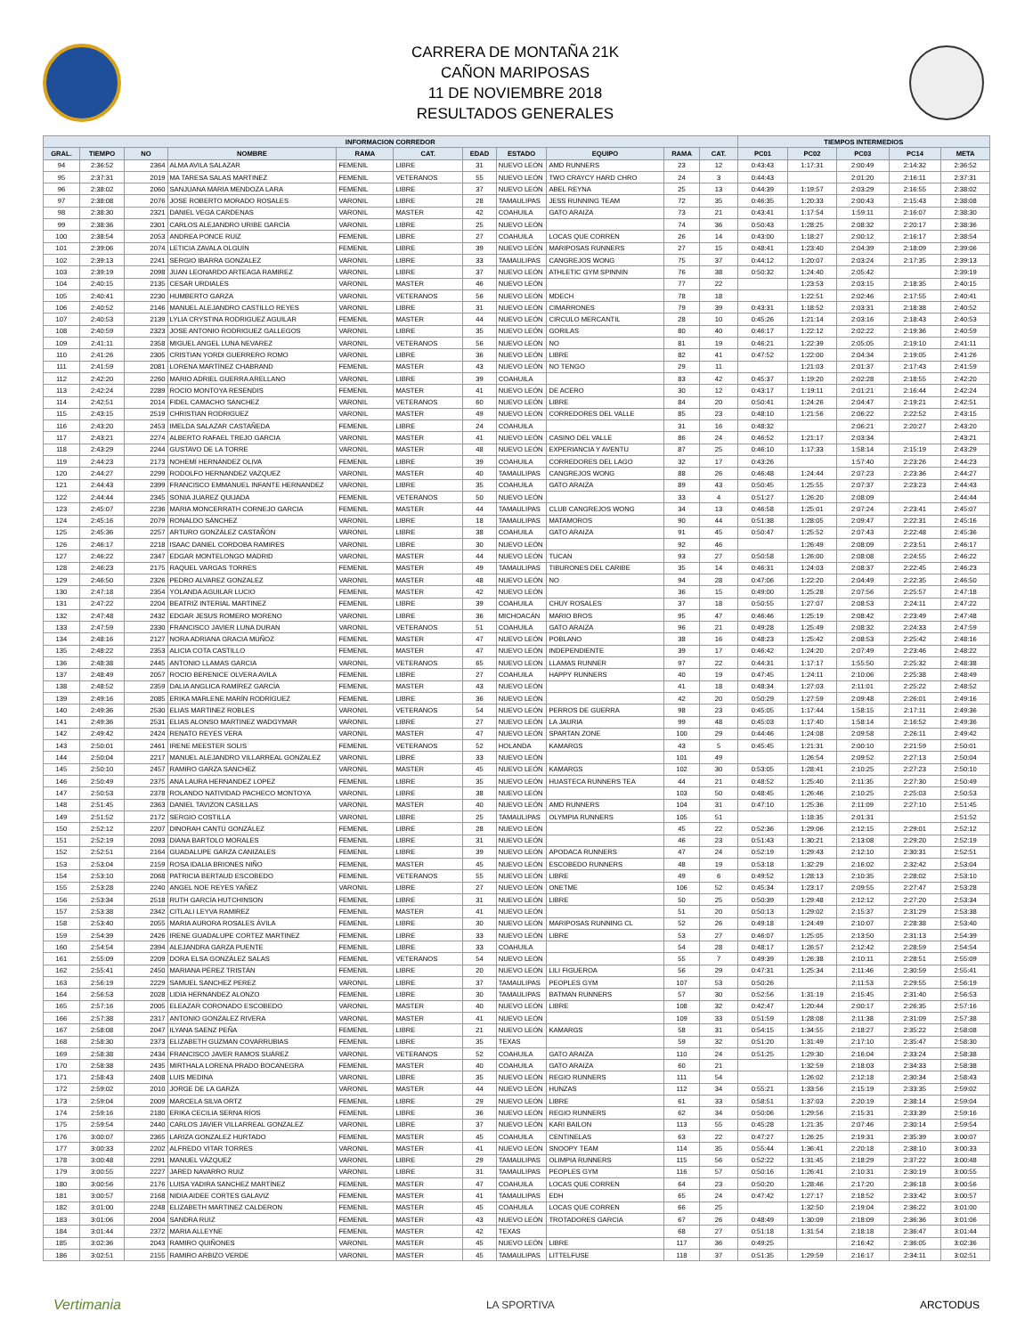CARRERA DE MONTAÑA 21K
CAÑON MARIPOSAS
11 DE NOVIEMBRE 2018
RESULTADOS GENERALES
| INFORMACION CORREDOR | | | | | | | | | | | TIEMPOS INTERMEDIOS | | | | |
| --- | --- | --- | --- | --- | --- | --- | --- | --- | --- | --- | --- | --- | --- | --- | --- |
| GRAL. | TIEMPO | NO | NOMBRE | RAMA | CAT. | EDAD | ESTADO | EQUIPO | RAMA | CAT. | PC01 | PC02 | PC03 | PC14 | META |
| 94 | 2:36:52 | 2364 | ALMA AVILA SALAZAR | FEMENIL | LIBRE | 31 | NUEVO LEÓN | AMD RUNNERS | 23 | 12 | 0:43:43 | 1:17:31 | 2:00:49 | 2:14:32 | 2:36:52 |
| 95 | 2:37:31 | 2019 | MA TARESA SALAS MARTINEZ | FEMENIL | VETERANOS | 55 | NUEVO LEÓN | TWO CRAYCY HARD CHRO | 24 | 3 | 0:44:43 | | 2:01:20 | 2:16:11 | 2:37:31 |
| 96 | 2:38:02 | 2060 | SANJUANA MARIA MENDOZA LARA | FEMENIL | LIBRE | 37 | NUEVO LEÓN | ABEL REYNA | 25 | 13 | 0:44:39 | 1:19:57 | 2:03:29 | 2:16:55 | 2:38:02 |
| 97 | 2:38:08 | 2076 | JOSE ROBERTO MORADO ROSALES | VARONIL | LIBRE | 28 | TAMAULIPAS | JESS RUNNING TEAM | 72 | 35 | 0:46:35 | 1:20:33 | 2:00:43 | 2:15:43 | 2:38:08 |
| 98 | 2:38:30 | 2321 | DANIEL VEGA CARDENAS | VARONIL | MASTER | 42 | COAHUILA | GATO ARAIZA | 73 | 21 | 0:43:41 | 1:17:54 | 1:59:11 | 2:16:07 | 2:38:30 |
| 99 | 2:38:36 | 2301 | CARLOS ALEJANDRO URIBE GARCÍA | VARONIL | LIBRE | 25 | NUEVO LEÓN | | 74 | 36 | 0:50:43 | 1:28:25 | 2:08:32 | 2:20:17 | 2:38:36 |
| 100 | 2:38:54 | 2053 | ANDREA PONCE RUIZ | FEMENIL | LIBRE | 27 | COAHUILA | LOCAS QUE CORREN | 26 | 14 | 0:43:00 | 1:18:27 | 2:00:12 | 2:16:17 | 2:38:54 |
| 101 | 2:39:06 | 2074 | LETICIA ZAVALA OLGUÍN | FEMENIL | LIBRE | 39 | NUEVO LEÓN | MARIPOSAS RUNNERS | 27 | 15 | 0:48:41 | 1:23:40 | 2:04:39 | 2:18:09 | 2:39:06 |
| 102 | 2:39:13 | 2241 | SERGIO IBARRA GONZALEZ | VARONIL | LIBRE | 33 | TAMAULIPAS | CANGREJOS WONG | 75 | 37 | 0:44:12 | 1:20:07 | 2:03:24 | 2:17:35 | 2:39:13 |
| 103 | 2:39:19 | 2098 | JUAN LEONARDO ARTEAGA RAMIREZ | VARONIL | LIBRE | 37 | NUEVO LEÓN | ATHLETIC GYM SPINNIN | 76 | 38 | 0:50:32 | 1:24:40 | 2:05:42 | | 2:39:19 |
| 104 | 2:40:15 | 2135 | CESAR URDIALES | VARONIL | MASTER | 46 | NUEVO LEÓN | | 77 | 22 | | 1:23:53 | 2:03:15 | 2:18:35 | 2:40:15 |
| 105 | 2:40:41 | 2230 | HUMBERTO GARZA | VARONIL | VETERANOS | 56 | NUEVO LEÓN | MDECH | 78 | 18 | | 1:22:51 | 2:02:46 | 2:17:55 | 2:40:41 |
| 106 | 2:40:52 | 2146 | MANUEL ALEJANDRO CASTILLO REYES | VARONIL | LIBRE | 31 | NUEVO LEÓN | CIMARRONES | 79 | 39 | 0:43:31 | 1:18:52 | 2:03:31 | 2:18:38 | 2:40:52 |
| 107 | 2:40:53 | 2139 | LYLIA CRYSTINA RODRIGUEZ AGUILAR | FEMENIL | MASTER | 44 | NUEVO LEÓN | CIRCULO MERCANTIL | 28 | 10 | 0:45:26 | 1:21:14 | 2:03:16 | 2:18:43 | 2:40:53 |
| 108 | 2:40:59 | 2323 | JOSE ANTONIO RODRIGUEZ GALLEGOS | VARONIL | LIBRE | 35 | NUEVO LEÓN | GORILAS | 80 | 40 | 0:46:17 | 1:22:12 | 2:02:22 | 2:19:36 | 2:40:59 |
| 109 | 2:41:11 | 2358 | MIGUEL ANGEL LUNA NEVAREZ | VARONIL | VETERANOS | 56 | NUEVO LEÓN | NO | 81 | 19 | 0:46:21 | 1:22:39 | 2:05:05 | 2:19:10 | 2:41:11 |
| 110 | 2:41:26 | 2305 | CRISTIAN YORDI GUERRERO ROMO | VARONIL | LIBRE | 36 | NUEVO LEÓN | LIBRE | 82 | 41 | 0:47:52 | 1:22:00 | 2:04:34 | 2:19:05 | 2:41:26 |
| 111 | 2:41:59 | 2081 | LORENA MARTÍNEZ CHABRAND | FEMENIL | MASTER | 43 | NUEVO LEÓN | NO TENGO | 29 | 11 | | 1:21:03 | 2:01:37 | 2:17:43 | 2:41:59 |
| 112 | 2:42:20 | 2260 | MARIO ADRIEL GUERRA ARELLANO | VARONIL | LIBRE | 39 | COAHUILA | | 83 | 42 | 0:45:37 | 1:19:20 | 2:02:28 | 2:18:55 | 2:42:20 |
| 113 | 2:42:24 | 2289 | ROCIO MONTOYA RESENDIS | FEMENIL | MASTER | 41 | NUEVO LEÓN | DE ACERO | 30 | 12 | 0:43:17 | 1:19:11 | 2:01:21 | 2:16:44 | 2:42:24 |
| 114 | 2:42:51 | 2014 | FIDEL CAMACHO SANCHEZ | VARONIL | VETERANOS | 60 | NUEVO LEÓN | LIBRE | 84 | 20 | 0:50:41 | 1:24:26 | 2:04:47 | 2:19:21 | 2:42:51 |
| 115 | 2:43:15 | 2519 | CHRISTIAN RODRIGUEZ | VARONIL | MASTER | 49 | NUEVO LEON | CORREDORES DEL VALLE | 85 | 23 | 0:48:10 | 1:21:56 | 2:06:22 | 2:22:52 | 2:43:15 |
| 116 | 2:43:20 | 2453 | IMELDA SALAZAR CASTAÑEDA | FEMENIL | LIBRE | 24 | COAHUILA | | 31 | 16 | 0:48:32 | | 2:06:21 | 2:20:27 | 2:43:20 |
| 117 | 2:43:21 | 2274 | ALBERTO RAFAEL TREJO GARCIA | VARONIL | MASTER | 41 | NUEVO LEÓN | CASINO DEL VALLE | 86 | 24 | 0:46:52 | 1:21:17 | 2:03:34 | | 2:43:21 |
| 118 | 2:43:29 | 2244 | GUSTAVO DE LA TORRE | VARONIL | MASTER | 48 | NUEVO LEÓN | EXPERIANCIA Y AVENTU | 87 | 25 | 0:46:10 | 1:17:33 | 1:58:14 | 2:15:19 | 2:43:29 |
| 119 | 2:44:23 | 2173 | NOHEMÍ HERNÁNDEZ OLIVA | FEMENIL | LIBRE | 39 | COAHUILA | CORREDORES DEL LAGO | 32 | 17 | 0:43:26 | | 1:57:40 | 2:23:26 | 2:44:23 |
| 120 | 2:44:27 | 2299 | RODOLFO HERNANDEZ VAZQUEZ | VARONIL | MASTER | 40 | TAMAULIPAS | CANGREJOS WONG | 88 | 26 | 0:46:48 | 1:24:44 | 2:07:23 | 2:23:36 | 2:44:27 |
| 121 | 2:44:43 | 2399 | FRANCISCO EMMANUEL INFANTE HERNANDEZ | VARONIL | LIBRE | 35 | COAHUILA | GATO ARAIZA | 89 | 43 | 0:50:45 | 1:25:55 | 2:07:37 | 2:23:23 | 2:44:43 |
| 122 | 2:44:44 | 2345 | SONIA JUAREZ QUIJADA | FEMENIL | VETERANOS | 50 | NUEVO LEÓN | | 33 | 4 | 0:51:27 | 1:26:20 | 2:08:09 | | 2:44:44 |
| 123 | 2:45:07 | 2236 | MARIA MONCERRATH CORNEJO GARCIA | FEMENIL | MASTER | 44 | TAMAULIPAS | CLUB CANGREJOS WONG | 34 | 13 | 0:46:58 | 1:25:01 | 2:07:24 | 2:23:41 | 2:45:07 |
| 124 | 2:45:16 | 2079 | RONALDO SÁNCHEZ | VARONIL | LIBRE | 18 | TAMAULIPAS | MATAMOROS | 90 | 44 | 0:51:38 | 1:28:05 | 2:09:47 | 2:22:31 | 2:45:16 |
| 125 | 2:45:36 | 2257 | ARTURO GONZÁLEZ CASTAÑÓN | VARONIL | LIBRE | 38 | COAHUILA | GATO ARAIZA | 91 | 45 | 0:50:47 | 1:25:52 | 2:07:43 | 2:22:48 | 2:45:36 |
| 126 | 2:46:17 | 2218 | ISAAC DANIEL CORDOBA RAMIRES | VARONIL | LIBRE | 30 | NUEVO LEÓN | | 92 | 46 | | 1:26:49 | 2:08:09 | 2:23:51 | 2:46:17 |
| 127 | 2:46:22 | 2347 | EDGAR MONTELONGO MADRID | VARONIL | MASTER | 44 | NUEVO LEÓN | TUCAN | 93 | 27 | 0:50:58 | 1:26:00 | 2:08:08 | 2:24:55 | 2:46:22 |
| 128 | 2:46:23 | 2175 | RAQUEL VARGAS TORRES | FEMENIL | MASTER | 49 | TAMAULIPAS | TIBURONES DEL CARIBE | 35 | 14 | 0:46:31 | 1:24:03 | 2:08:37 | 2:22:45 | 2:46:23 |
| 129 | 2:46:50 | 2326 | PEDRO ALVAREZ GONZALEZ | VARONIL | MASTER | 48 | NUEVO LEÓN | NO | 94 | 28 | 0:47:06 | 1:22:20 | 2:04:49 | 2:22:35 | 2:46:50 |
| 130 | 2:47:18 | 2354 | YOLANDA AGUILAR LUCIO | FEMENIL | MASTER | 42 | NUEVO LEÓN | | 36 | 15 | 0:49:00 | 1:25:28 | 2:07:56 | 2:25:57 | 2:47:18 |
| 131 | 2:47:22 | 2204 | BEATRIZ INTERIAL MARTINEZ | FEMENIL | LIBRE | 39 | COAHUILA | CHUY ROSALES | 37 | 18 | 0:50:55 | 1:27:07 | 2:08:53 | 2:24:11 | 2:47:22 |
| 132 | 2:47:48 | 2432 | EDGAR JESUS ROMERO MORENO | VARONIL | LIBRE | 36 | MICHOACÁN | MARIO BROS | 95 | 47 | 0:46:46 | 1:25:19 | 2:08:42 | 2:23:49 | 2:47:48 |
| 133 | 2:47:59 | 2330 | FRANCISCO JAVIER LUNA DURAN | VARONIL | VETERANOS | 51 | COAHUILA | GATO ARAIZA | 96 | 21 | 0:49:28 | 1:25:49 | 2:08:32 | 2:24:33 | 2:47:59 |
| 134 | 2:48:16 | 2127 | NORA ADRIANA GRACIA MUÑOZ | FEMENIL | MASTER | 47 | NUEVO LEÓN | POBLANO | 38 | 16 | 0:48:23 | 1:25:42 | 2:08:53 | 2:25:42 | 2:48:16 |
| 135 | 2:48:22 | 2353 | ALICIA COTA CASTILLO | FEMENIL | MASTER | 47 | NUEVO LEÓN | INDEPENDIENTE | 39 | 17 | 0:46:42 | 1:24:20 | 2:07:49 | 2:23:46 | 2:48:22 |
| 136 | 2:48:38 | 2445 | ANTONIO LLAMAS GARCIA | VARONIL | VETERANOS | 65 | NUEVO LEON | LLAMAS RUNNER | 97 | 22 | 0:44:31 | 1:17:17 | 1:55:50 | 2:25:32 | 2:48:38 |
| 137 | 2:48:49 | 2057 | ROCIO BERENICE OLVERA AVILA | FEMENIL | LIBRE | 27 | COAHUILA | HAPPY RUNNERS | 40 | 19 | 0:47:45 | 1:24:11 | 2:10:06 | 2:25:38 | 2:48:49 |
| 138 | 2:48:52 | 2359 | DALIA ANGLICA RAMÍREZ GARCÍA | FEMENIL | MASTER | 43 | NUEVO LEÓN | | 41 | 18 | 0:48:34 | 1:27:03 | 2:11:01 | 2:25:22 | 2:48:52 |
| 139 | 2:49:16 | 2085 | ERIKA MARLENE MARÍN RODRÍGUEZ | FEMENIL | LIBRE | 36 | NUEVO LEÓN | | 42 | 20 | 0:50:29 | 1:27:59 | 2:09:48 | 2:26:01 | 2:49:16 |
| 140 | 2:49:36 | 2530 | ELIAS MARTINEZ ROBLES | VARONIL | VETERANOS | 54 | NUEVO LEÓN | PERROS DE GUERRA | 98 | 23 | 0:45:05 | 1:17:44 | 1:58:15 | 2:17:11 | 2:49:36 |
| 141 | 2:49:36 | 2531 | ELIAS ALONSO MARTINEZ WADGYMAR | VARONIL | LIBRE | 27 | NUEVO LEÓN | LA JAURIA | 99 | 48 | 0:45:03 | 1:17:40 | 1:58:14 | 2:16:52 | 2:49:36 |
| 142 | 2:49:42 | 2424 | RENATO REYES VERA | VARONIL | MASTER | 47 | NUEVO LEÓN | SPARTAN ZONE | 100 | 29 | 0:44:46 | 1:24:08 | 2:09:58 | 2:26:11 | 2:49:42 |
| 143 | 2:50:01 | 2461 | IRENE MEESTER SOLIS | FEMENIL | VETERANOS | 52 | HOLANDA | KAMARGS | 43 | 5 | 0:45:45 | 1:21:31 | 2:00:10 | 2:21:59 | 2:50:01 |
| 144 | 2:50:04 | 2217 | MANUEL ALEJANDRO VILLARREAL GONZALEZ | VARONIL | LIBRE | 33 | NUEVO LEÓN | | 101 | 49 | | 1:26:54 | 2:09:52 | 2:27:13 | 2:50:04 |
| 145 | 2:50:10 | 2457 | RAMIRO GARZA SANCHEZ | VARONIL | MASTER | 45 | NUEVO LEÓN | KAMARGS | 102 | 30 | 0:53:05 | 1:28:41 | 2:10:25 | 2:27:23 | 2:50:10 |
| 146 | 2:50:49 | 2375 | ANA LAURA HERNANDEZ LOPEZ | FEMENIL | LIBRE | 35 | NUEVO LEÓN | HUASTECA RUNNERS TEA | 44 | 21 | 0:48:52 | 1:25:40 | 2:11:35 | 2:27:30 | 2:50:49 |
| 147 | 2:50:53 | 2378 | ROLANDO NATIVIDAD PACHECO MONTOYA | VARONIL | LIBRE | 38 | NUEVO LEÓN | | 103 | 50 | 0:48:45 | 1:26:46 | 2:10:25 | 2:25:03 | 2:50:53 |
| 148 | 2:51:45 | 2363 | DANIEL TAVIZON CASILLAS | VARONIL | MASTER | 40 | NUEVO LEÓN | AMD RUNNERS | 104 | 31 | 0:47:10 | 1:25:36 | 2:11:09 | 2:27:10 | 2:51:45 |
| 149 | 2:51:52 | 2172 | SERGIO COSTILLA | VARONIL | LIBRE | 25 | TAMAULIPAS | OLYMPIA RUNNERS | 105 | 51 | | 1:18:35 | 2:01:31 | | 2:51:52 |
| 150 | 2:52:12 | 2207 | DINORAH CANTÚ GONZÁLEZ | FEMENIL | LIBRE | 28 | NUEVO LEÓN | | 45 | 22 | 0:52:36 | 1:29:06 | 2:12:15 | 2:29:01 | 2:52:12 |
| 151 | 2:52:19 | 2093 | DIANA BARTOLO MORALES | FEMENIL | LIBRE | 31 | NUEVO LEÓN | | 46 | 23 | 0:51:43 | 1:30:21 | 2:13:08 | 2:29:20 | 2:52:19 |
| 152 | 2:52:51 | 2164 | GUADALUPE GARZA CANIZALES | FEMENIL | LIBRE | 39 | NUEVO LEÓN | APODACA RUNNERS | 47 | 24 | 0:52:19 | 1:29:43 | 2:12:10 | 2:30:31 | 2:52:51 |
| 153 | 2:53:04 | 2159 | ROSA IDALIA BRIONES NIÑO | FEMENIL | MASTER | 45 | NUEVO LEÓN | ESCOBEDO RUNNERS | 48 | 19 | 0:53:18 | 1:32:29 | 2:16:02 | 2:32:42 | 2:53:04 |
| 154 | 2:53:10 | 2068 | PATRICIA BERTAUD ESCOBEDO | FEMENIL | VETERANOS | 55 | NUEVO LEÓN | LIBRE | 49 | 6 | 0:49:52 | 1:28:13 | 2:10:35 | 2:28:02 | 2:53:10 |
| 155 | 2:53:28 | 2240 | ANGEL NOE REYES YAÑEZ | VARONIL | LIBRE | 27 | NUEVO LEÓN | ONETME | 106 | 52 | 0:45:34 | 1:23:17 | 2:09:55 | 2:27:47 | 2:53:28 |
| 156 | 2:53:34 | 2518 | RUTH GARCÍA HUTCHINSON | FEMENIL | LIBRE | 31 | NUEVO LEÓN | LIBRE | 50 | 25 | 0:50:39 | 1:29:48 | 2:12:12 | 2:27:20 | 2:53:34 |
| 157 | 2:53:38 | 2342 | CITLALI LEYVA RAMIREZ | FEMENIL | MASTER | 41 | NUEVO LEÓN | | 51 | 20 | 0:50:13 | 1:29:02 | 2:15:37 | 2:31:29 | 2:53:38 |
| 158 | 2:53:40 | 2055 | MARIA AURORA ROSALES ÁVILA | FEMENIL | LIBRE | 30 | NUEVO LEÓN | MARIPOSAS RUNNING CL | 52 | 26 | 0:49:18 | 1:24:49 | 2:10:07 | 2:28:38 | 2:53:40 |
| 159 | 2:54:39 | 2426 | IRENE GUADALUPE CORTEZ MARTINEZ | FEMENIL | LIBRE | 33 | NUEVO LEÓN | LIBRE | 53 | 27 | 0:46:07 | 1:25:05 | 2:13:50 | 2:31:13 | 2:54:39 |
| 160 | 2:54:54 | 2394 | ALEJANDRA GARZA PUENTE | FEMENIL | LIBRE | 33 | COAHUILA | | 54 | 28 | 0:48:17 | 1:26:57 | 2:12:42 | 2:28:59 | 2:54:54 |
| 161 | 2:55:09 | 2209 | DORA ELSA GONZÁLEZ SALAS | FEMENIL | VETERANOS | 54 | NUEVO LEÓN | | 55 | 7 | 0:49:39 | 1:26:38 | 2:10:11 | 2:28:51 | 2:55:09 |
| 162 | 2:55:41 | 2450 | MARIANA PÉREZ TRISTÁN | FEMENIL | LIBRE | 20 | NUEVO LEÓN | LILI FIGUEROA | 56 | 29 | 0:47:31 | 1:25:34 | 2:11:46 | 2:30:59 | 2:55:41 |
| 163 | 2:56:19 | 2229 | SAMUEL SANCHEZ PEREZ | VARONIL | LIBRE | 37 | TAMAULIPAS | PEOPLES GYM | 107 | 53 | 0:50:26 | | 2:11:53 | 2:29:55 | 2:56:19 |
| 164 | 2:56:53 | 2028 | LIDIA HERNANDEZ ALONZO | FEMENIL | LIBRE | 30 | TAMAULIPAS | BATMAN RUNNERS | 57 | 30 | 0:52:56 | 1:31:19 | 2:15:45 | 2:31:40 | 2:56:53 |
| 165 | 2:57:16 | 2005 | ELEAZAR CORONADO ESCOBEDO | VARONIL | MASTER | 40 | NUEVO LEÓN | LIBRE | 108 | 32 | 0:42:47 | 1:20:44 | 2:00:17 | 2:26:35 | 2:57:16 |
| 166 | 2:57:38 | 2317 | ANTONIO GONZALEZ RIVERA | VARONIL | MASTER | 41 | NUEVO LEÓN | | 109 | 33 | 0:51:59 | 1:28:08 | 2:11:38 | 2:31:09 | 2:57:38 |
| 167 | 2:58:08 | 2047 | ILYANA SAENZ PEÑA | FEMENIL | LIBRE | 21 | NUEVO LEÓN | KAMARGS | 58 | 31 | 0:54:15 | 1:34:55 | 2:18:27 | 2:35:22 | 2:58:08 |
| 168 | 2:58:30 | 2373 | ELIZABETH GUZMAN COVARRUBIAS | FEMENIL | LIBRE | 35 | TEXAS | | 59 | 32 | 0:51:20 | 1:31:49 | 2:17:10 | 2:35:47 | 2:58:30 |
| 169 | 2:58:38 | 2434 | FRANCISCO JAVER RAMOS SUÁREZ | VARONIL | VETERANOS | 52 | COAHUILA | GATO ARAIZA | 110 | 24 | 0:51:25 | 1:29:30 | 2:16:04 | 2:33:24 | 2:58:38 |
| 170 | 2:58:38 | 2435 | MIRTHALA LORENA PRADO BOCANEGRA | FEMENIL | MASTER | 40 | COAHUILA | GATO ARAIZA | 60 | 21 | | 1:32:59 | 2:18:03 | 2:34:33 | 2:58:38 |
| 171 | 2:58:43 | 2408 | LUIS MEDINA | VARONIL | LIBRE | 35 | NUEVO LEÓN | REGIO RUNNERS | 111 | 54 | | 1:26:02 | 2:12:18 | 2:30:34 | 2:58:43 |
| 172 | 2:59:02 | 2010 | JORGE DE LA GARZA | VARONIL | MASTER | 44 | NUEVO LEÓN | HUNZAS | 112 | 34 | 0:55:21 | 1:33:56 | 2:15:19 | 2:33:35 | 2:59:02 |
| 173 | 2:59:04 | 2009 | MARCELA SILVA ORTZ | FEMENIL | LIBRE | 29 | NUEVO LEÓN | LIBRE | 61 | 33 | 0:58:51 | 1:37:03 | 2:20:19 | 2:38:14 | 2:59:04 |
| 174 | 2:59:16 | 2180 | ERIKA CECILIA SERNA RÍOS | FEMENIL | LIBRE | 36 | NUEVO LEÓN | REGIO RUNNERS | 62 | 34 | 0:50:06 | 1:29:56 | 2:15:31 | 2:33:39 | 2:59:16 |
| 175 | 2:59:54 | 2440 | CARLOS JAVIER VILLARREAL GONZALEZ | VARONIL | LIBRE | 37 | NUEVO LEÓN | KARI BAILON | 113 | 55 | 0:45:28 | 1:21:35 | 2:07:46 | 2:30:14 | 2:59:54 |
| 176 | 3:00:07 | 2365 | LARIZA GONZALEZ HURTADO | FEMENIL | MASTER | 45 | COAHUILA | CENTINELAS | 63 | 22 | 0:47:27 | 1:26:25 | 2:19:31 | 2:35:39 | 3:00:07 |
| 177 | 3:00:33 | 2202 | ALFREDO VITAR TORRES | VARONIL | MASTER | 41 | NUEVO LEÓN | SNOOPY TEAM | 114 | 35 | 0:55:44 | 1:36:41 | 2:20:18 | 2:38:10 | 3:00:33 |
| 178 | 3:00:48 | 2291 | MANUEL VÁZQUEZ | VARONIL | LIBRE | 29 | TAMAULIPAS | OLIMPIA RUNNERS | 115 | 56 | 0:52:22 | 1:31:45 | 2:18:29 | 2:37:22 | 3:00:48 |
| 179 | 3:00:55 | 2227 | JARED NAVARRO RUIZ | VARONIL | LIBRE | 31 | TAMAULIPAS | PEOPLES GYM | 116 | 57 | 0:50:16 | 1:26:41 | 2:10:31 | 2:30:19 | 3:00:55 |
| 180 | 3:00:56 | 2176 | LUISA YADIRA SANCHEZ MARTÍNEZ | FEMENIL | MASTER | 47 | COAHUILA | LOCAS QUE CORREN | 64 | 23 | 0:50:20 | 1:28:46 | 2:17:20 | 2:36:18 | 3:00:56 |
| 181 | 3:00:57 | 2168 | NIDIA AIDEE CORTES GALAVIZ | FEMENIL | MASTER | 41 | TAMAULIPAS | EDH | 65 | 24 | 0:47:42 | 1:27:17 | 2:18:52 | 2:33:42 | 3:00:57 |
| 182 | 3:01:00 | 2248 | ELIZABETH MARTINEZ CALDERON | FEMENIL | MASTER | 45 | COAHUILA | LOCAS QUE CORREN | 66 | 25 | | 1:32:50 | 2:19:04 | 2:36:22 | 3:01:00 |
| 183 | 3:01:06 | 2004 | SANDRA RUIZ | FEMENIL | MASTER | 43 | NUEVO LEÓN | TROTADORES GARCIA | 67 | 26 | 0:48:49 | 1:30:09 | 2:18:09 | 2:36:36 | 3:01:06 |
| 184 | 3:01:44 | 2372 | MARIA ALLEYNE | FEMENIL | MASTER | 42 | TEXAS | | 68 | 27 | 0:51:18 | 1:31:54 | 2:18:18 | 2:36:47 | 3:01:44 |
| 185 | 3:02:36 | 2043 | RAMIRO QUIÑONES | VARONIL | MASTER | 45 | NUEVO LEÓN | LIBRE | 117 | 36 | 0:49:25 | | 2:16:42 | 2:36:05 | 3:02:36 |
| 186 | 3:02:51 | 2155 | RAMIRO ARBIZO VERDE | VARONIL | MASTER | 45 | TAMAULIPAS | LITTELFUSE | 118 | 37 | 0:51:35 | 1:29:59 | 2:16:17 | 2:34:11 | 3:02:51 |
Vertimania
LA SPORTIVA ARCTODUS